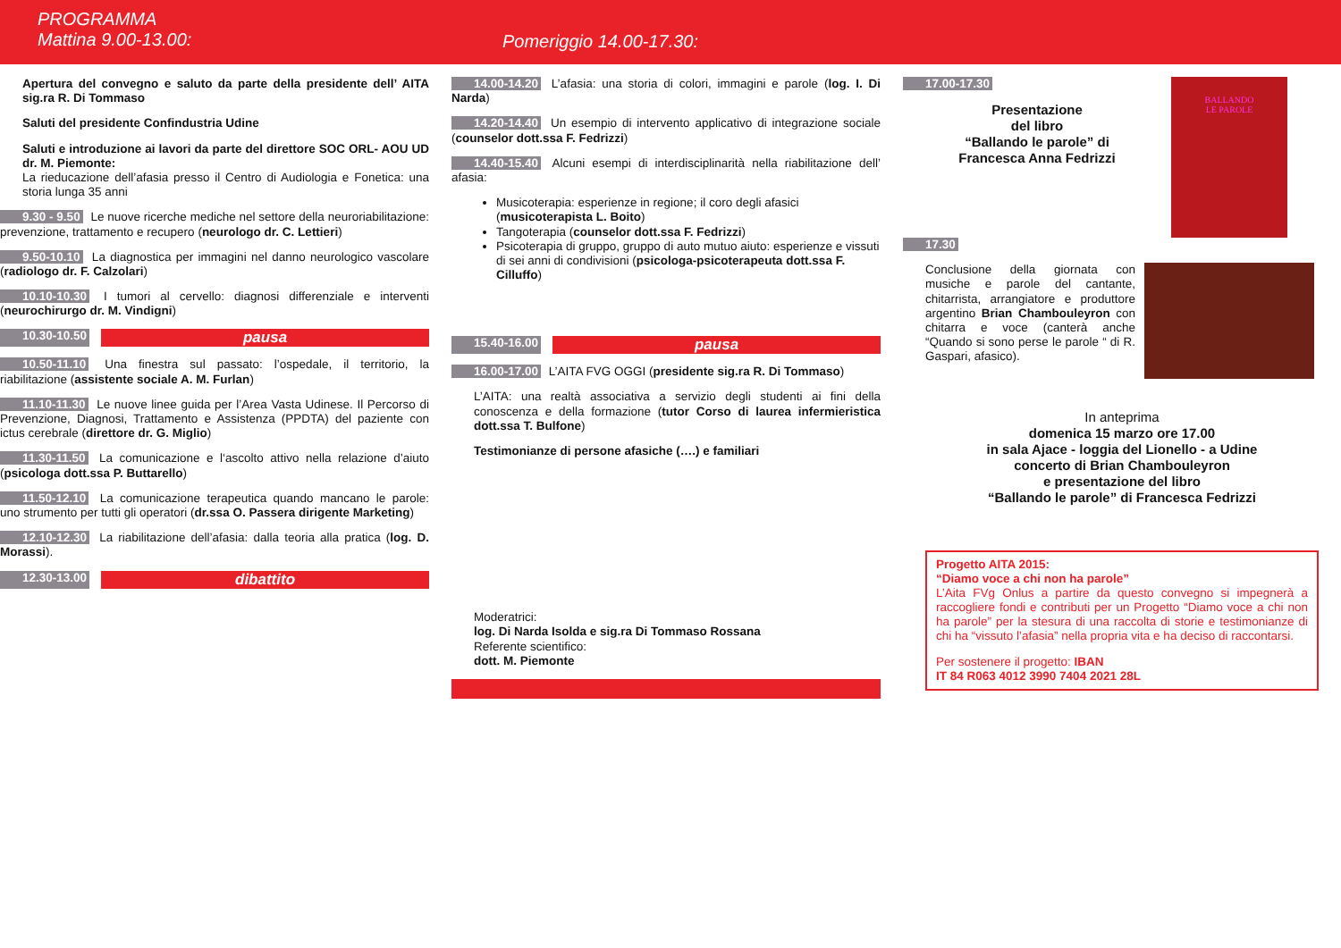PROGRAMMA
Mattina 9.00-13.00:
Pomeriggio 14.00-17.30:
Apertura del convegno e saluto da parte della presidente dell’ AITA sig.ra R. Di Tommaso
Saluti del presidente Confindustria Udine
Saluti e introduzione ai lavori da parte del direttore SOC ORL- AOU UD dr. M. Piemonte:
La rieducazione dell’afasia presso il Centro di Audiologia e Fonetica: una storia lunga 35 anni
9.30 - 9.50 Le nuove ricerche mediche nel settore della neuroriabilitazione: prevenzione, trattamento e recupero (neurologo dr. C. Lettieri)
9.50-10.10 La diagnostica per immagini nel danno neurologico vascolare (radiologo dr. F. Calzolari)
10.10-10.30 I tumori al cervello: diagnosi differenziale e interventi (neurochirurgo dr. M. Vindigni)
10.30-10.50 pausa
10.50-11.10 Una finestra sul passato: l’ospedale, il territorio, la riabilitazione (assistente sociale A. M. Furlan)
11.10-11.30 Le nuove linee guida per l’Area Vasta Udinese. Il Percorso di Prevenzione, Diagnosi, Trattamento e Assistenza (PPDTA) del paziente con ictus cerebrale (direttore dr. G. Miglio)
11.30-11.50 La comunicazione e l‘ascolto attivo nella relazione d’aiuto (psicologa dott.ssa P. Buttarello)
11.50-12.10 La comunicazione terapeutica quando mancano le parole: uno strumento per tutti gli operatori (dr.ssa O. Passera dirigente Marketing)
12.10-12.30 La riabilitazione dell’afasia: dalla teoria alla pratica (log. D. Morassi).
12.30-13.00 dibattito
14.00-14.20 L’afasia: una storia di colori, immagini e parole (log. I. Di Narda)
14.20-14.40 Un esempio di intervento applicativo di integrazione sociale (counselor dott.ssa F. Fedrizzi)
14.40-15.40 Alcuni esempi di interdisciplinarità nella riabilitazione dell’ afasia:
Musicoterapia: esperienze in regione; il coro degli afasici (musicoterapista L. Boito)
Tangoterapia (counselor dott.ssa F. Fedrizzi)
Psicoterapia di gruppo, gruppo di auto mutuo aiuto: esperienze e vissuti di sei anni di condivisioni (psicologa-psicoterapeuta dott.ssa F. Cilluffo)
15.40-16.00 pausa
16.00-17.00 L’AITA FVG OGGI (presidente sig.ra R. Di Tommaso)
L’AITA: una realtà associativa a servizio degli studenti ai fini della conoscenza e della formazione (tutor Corso di laurea infermieristica dott.ssa T. Bulfone)
Testimonianze di persone afasiche (….) e familiari
Moderatrici:
log. Di Narda Isolda e sig.ra Di Tommaso Rossana
Referente scientifico:
dott. M. Piemonte
BALLANDO
LE PAROLE
17.00-17.30
Presentazione
del libro
“Ballando le parole” di
Francesca Anna Fedrizzi
17.30
Conclusione della giornata con musiche e parole del cantante, chitarrista, arrangiatore e produttore argentino Brian Chambouleyron con chitarra e voce (canterà anche “Quando si sono perse le parole “ di R. Gaspari, afasico).
In anteprima
domenica 15 marzo ore 17.00
in sala Ajace - loggia del Lionello - a Udine
concerto di Brian Chambouleyron
e presentazione del libro
“Ballando le parole” di Francesca Fedrizzi
Progetto AITA 2015:
“Diamo voce a chi non ha parole”
L’Aita FVg Onlus a partire da questo convegno si impegnerà a raccogliere fondi e contributi per un Progetto “Diamo voce a chi non ha parole” per la stesura di una raccolta di storie e testimonianze di chi ha “vissuto l’afasia” nella propria vita e ha deciso di raccontarsi.
Per sostenere il progetto: IBAN
IT 84 R063 4012 3990 7404 2021 28L